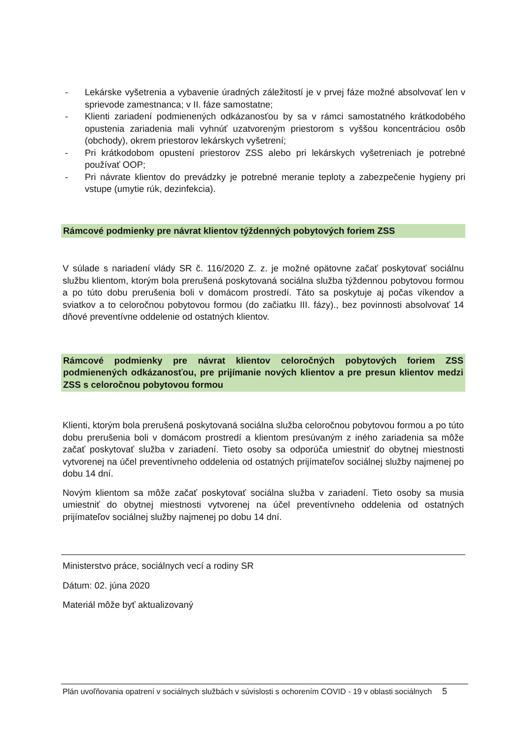- Lekárske vyšetrenia a vybavenie úradných záležitostí je v prvej fáze možné absolvovať len v sprievode zamestnanca; v II. fáze samostatne;
- Klienti zariadení podmienených odkázanosťou by sa v rámci samostatného krátkodobého opustenia zariadenia mali vyhnúť uzatvoreným priestorom s vyššou koncentráciou osôb (obchody), okrem priestorov lekárskych vyšetrení;
- Pri krátkodobom opustení priestorov ZSS alebo pri lekárskych vyšetreniach je potrebné používať OOP;
- Pri návrate klientov do prevádzky je potrebné meranie teploty a zabezpečenie hygieny pri vstupe (umytie rúk, dezinfekcia).
Rámcové podmienky pre návrat klientov týždenných pobytových foriem ZSS
V súlade s nariadení vlády SR č. 116/2020 Z. z. je možné opätovne začať poskytovať sociálnu službu klientom, ktorým bola prerušená poskytovaná sociálna služba týždennou pobytovou formou a po túto dobu prerušenia boli v domácom prostredí. Táto sa poskytuje aj počas víkendov a sviatkov a to celoročnou pobytovou formou (do začiatku III. fázy)., bez povinnosti absolvovať 14 dňové preventívne oddelenie od ostatných klientov.
Rámcové podmienky pre návrat klientov celoročných pobytových foriem ZSS podmienených odkázanosťou, pre prijímanie nových klientov a pre presun klientov medzi ZSS s celoročnou pobytovou formou
Klienti, ktorým bola prerušená poskytovaná sociálna služba celoročnou pobytovou formou a po túto dobu prerušenia boli v domácom prostredí a klientom presúvaným z iného zariadenia sa môže začať poskytovať služba v zariadení. Tieto osoby sa odporúča umiestniť do obytnej miestnosti vytvorenej na účel preventívneho oddelenia od ostatných prijímateľov sociálnej služby najmenej po dobu 14 dní.
Novým klientom sa môže začať poskytovať sociálna služba v zariadení. Tieto osoby sa musia umiestniť do obytnej miestnosti vytvorenej na účel preventívneho oddelenia od ostatných prijímateľov sociálnej služby najmenej po dobu 14 dní.
Ministerstvo práce, sociálnych vecí a rodiny SR
Dátum: 02. júna 2020
Materiál môže byť aktualizovaný
Plán uvoľňovania opatrení v sociálnych službách v súvislosti s ochorením COVID - 19 v oblasti sociálnych 5